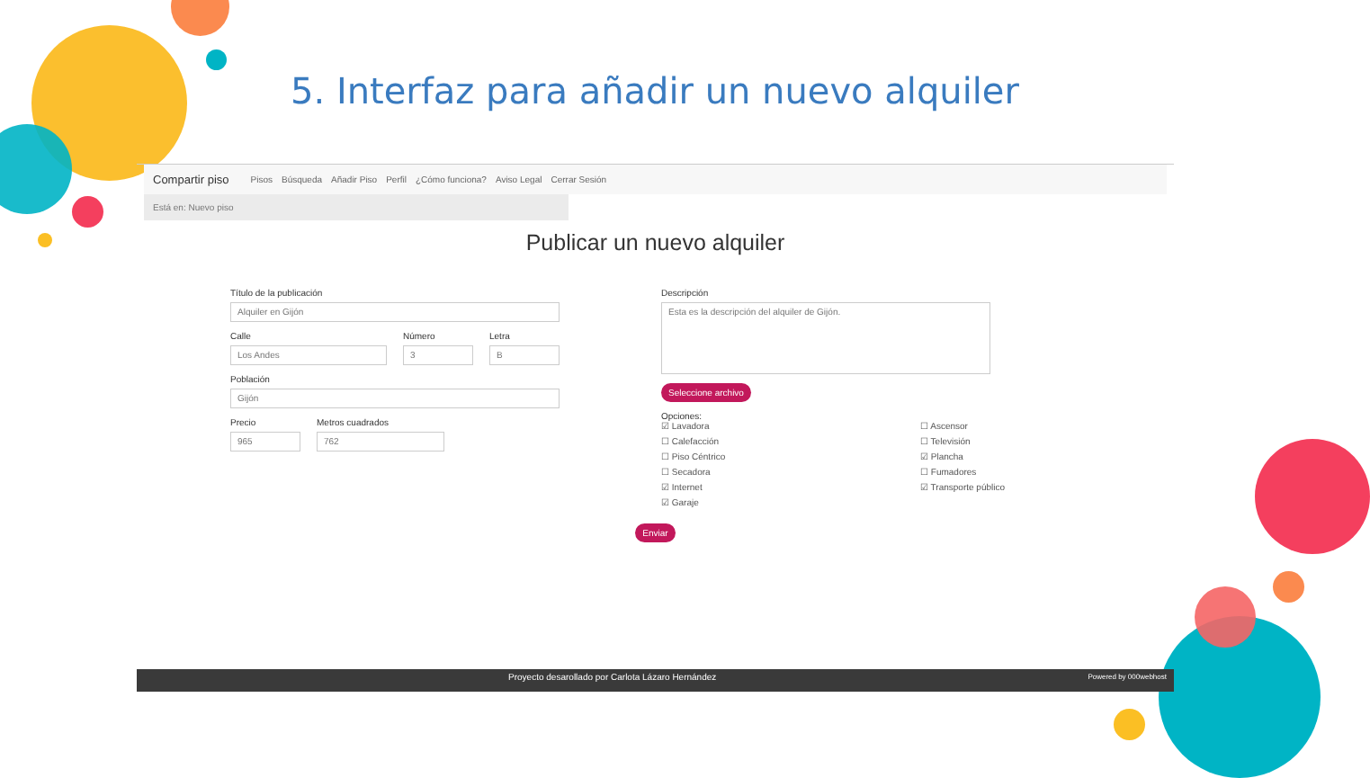5. Interfaz para añadir un nuevo alquiler
Compartir piso Pisos Búsqueda Añadir Piso Perfil ¿Cómo funciona? Aviso Legal Cerrar Sesión
Está en: Nuevo piso
Publicar un nuevo alquiler
Título de la publicación
Alquiler en Gijón
Calle
Los Andes
Número
3
Letra
B
Población
Gijón
Precio
965
Metros cuadrados
762
Descripción
Esta es la descripción del alquiler de Gijón.
Seleccione archivo
Opciones:
☑ Lavadora ☐ Ascensor ☐ Calefacción ☐ Televisión ☐ Piso Céntrico ☑ Plancha ☐ Secadora ☐ Fumadores ☑ Internet ☑ Transporte público ☑ Garaje
Enviar
Proyecto desarollado por Carlota Lázaro Hernández Powered by 000webhost